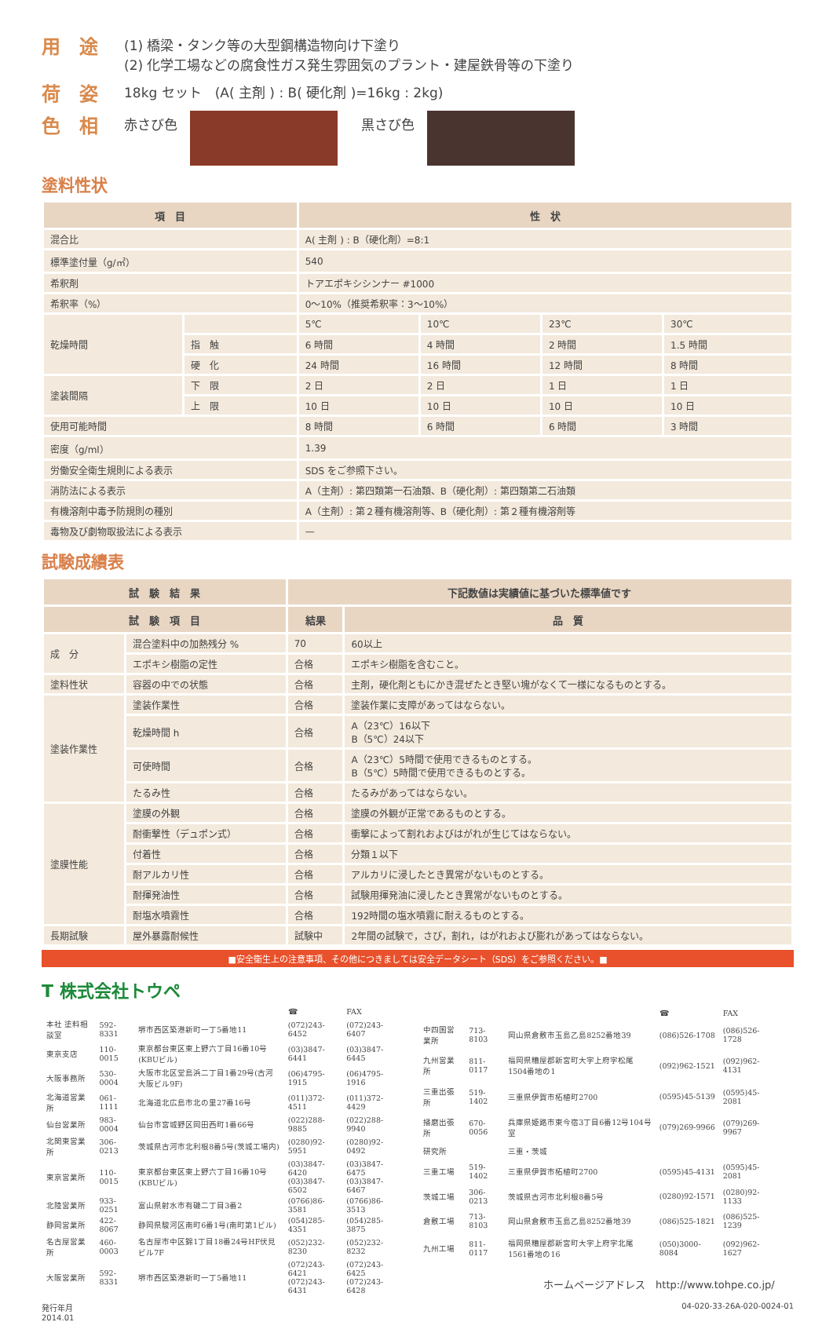用　途
(1) 橋梁・タンク等の大型鋼構造物向け下塗り
(2) 化学工場などの腐食性ガス発生雰囲気のプラント・建屋鉄骨等の下塗り
荷　姿
18kg セット　(A( 主剤 ) : B( 硬化剤 )=16kg : 2kg)
色　相
赤さび色 黒さび色
塗料性状
| 項 目 | | 性 状 | | | |
| --- | --- | --- | --- | --- | --- |
| 混合比 | | A( 主剤 ) : B（硬化剤）=8:1 | | | |
| 標準塗付量（g/㎡） | | 540 | | | |
| 希釈剤 | | トアエポキシシンナー #1000 | | | |
| 希釈率（%） | | 0～10%（推奨希釈率：3～10%） | | | |
| 乾燥時間 | | 5℃ | 10℃ | 23℃ | 30℃ |
| | 指 触 | 6 時間 | 4 時間 | 2 時間 | 1.5 時間 |
| | 硬 化 | 24 時間 | 16 時間 | 12 時間 | 8 時間 |
| 塗装間隔 | 下 限 | 2 日 | 2 日 | 1 日 | 1 日 |
| | 上 限 | 10 日 | 10 日 | 10 日 | 10 日 |
| 使用可能時間 | | 8 時間 | 6 時間 | 6 時間 | 3 時間 |
| 密度（g/ml） | | 1.39 | | | |
| 労働安全衛生規則による表示 | | SDS をご参照下さい。 | | | |
| 消防法による表示 | | A（主剤）: 第四類第一石油類、B（硬化剤）: 第四類第二石油類 | | | |
| 有機溶剤中毒予防規則の種別 | | A（主剤）: 第２種有機溶剤等、B（硬化剤）: 第２種有機溶剤等 | | | |
| 毒物及び劇物取扱法による表示 | | — | | | |
試験成績表
| 試 験 結 果 | | 下記数値は実績値に基づいた標準値です | |
| --- | --- | --- | --- |
| 試 験 項 目 | | 結果 | 品 質 |
| 成 分 | 混合塗料中の加熱残分 % | 70 | 60以上 |
| | エポキシ樹脂の定性 | 合格 | エポキシ樹脂を含むこと。 |
| 塗料性状 | 容器の中での状態 | 合格 | 主剤，硬化剤ともにかき混ぜたとき堅い塊がなくて一様になるものとする。 |
| 塗装作業性 | 塗装作業性 | 合格 | 塗装作業に支障があってはならない。 |
| | 乾燥時間 h | 合格 | A（23℃）16以下 B（5℃）24以下 |
| | 可使時間 | 合格 | A（23℃）5時間で使用できるものとする。 B（5℃）5時間で使用できるものとする。 |
| | たるみ性 | 合格 | たるみがあってはならない。 |
| 塗膜性能 | 塗膜の外観 | 合格 | 塗膜の外観が正常であるものとする。 |
| | 耐衝撃性（デュポン式） | 合格 | 衝撃によって割れおよびはがれが生じてはならない。 |
| | 付着性 | 合格 | 分類１以下 |
| | 耐アルカリ性 | 合格 | アルカリに浸したとき異常がないものとする。 |
| | 耐揮発油性 | 合格 | 試験用揮発油に浸したとき異常がないものとする。 |
| | 耐塩水噴霧性 | 合格 | 192時間の塩水噴霧に耐えるものとする。 |
| 長期試験 | 屋外暴露耐候性 | 試験中 | 2年間の試験で，さび，割れ，はがれおよび膨れがあってはならない。 |
■安全衛生上の注意事項、その他につきましては安全データシート（SDS）をご参照ください。■
T 株式会社トウペ
| | | | ☎ | FAX |
| 本社 塗料相談室 | 592-8331 | 堺市西区築港新町一丁5番地11 | (072)243-6452 | (072)243-6407 |
| 東京支店 | 110-0015 | 東京都台東区東上野六丁目16番10号(KBUビル) | (03)3847-6441 | (03)3847-6445 |
| 大阪事務所 | 530-0004 | 大阪市北区堂島浜二丁目1番29号(古河大阪ビル9F) | (06)4795-1915 | (06)4795-1916 |
| 北海道営業所 | 061-1111 | 北海道北広島市北の里27番16号 | (011)372-4511 | (011)372-4429 |
| 仙台営業所 | 983-0004 | 仙台市宮城野区岡田西町1番66号 | (022)288-9885 | (022)288-9940 |
| 北関東営業所 | 306-0213 | 茨城県古河市北利根8番5号(茨城工場内) | (0280)92-5951 | (0280)92-0492 |
| 東京営業所 | 110-0015 | 東京都台東区東上野六丁目16番10号(KBUビル) | (03)3847-6420 (03)3847-6502 | (03)3847-6475 (03)3847-6467 |
| 北陸営業所 | 933-0251 | 富山県射水市有磯二丁目3番2 | (0766)86-3581 | (0766)86-3513 |
| 静岡営業所 | 422-8067 | 静岡県駿河区南町6番1号(南町第1ビル) | (054)285-4351 | (054)285-3875 |
| 名古屋営業所 | 460-0003 | 名古屋市中区錦1丁目18番24号HF伏見ビル7F | (052)232-8230 | (052)232-8232 |
| 大阪営業所 | 592-8331 | 堺市西区築港新町一丁5番地11 | (072)243-6421 (072)243-6431 | (072)243-6425 (072)243-6428 |
| | | | ☎ | FAX |
| 中四国営業所 | 713-8103 | 岡山県倉敷市玉島乙島8252番地39 | (086)526-1708 | (086)526-1728 |
| 九州営業所 | 811-0117 | 福岡県糟屋郡新宮町大字上府字松尾1504番地の1 | (092)962-1521 | (092)962-4131 |
| 三重出張所 | 519-1402 | 三重県伊賀市柘植町2700 | (0595)45-5139 | (0595)45-2081 |
| 播磨出張所 | 670-0056 | 兵庫県姫路市東今宿3丁目6番12号104号室 | (079)269-9966 | (079)269-9967 |
| 研究所 | | 三重・茨城 | | |
| 三重工場 | 519-1402 | 三重県伊賀市柘植町2700 | (0595)45-4131 | (0595)45-2081 |
| 茨城工場 | 306-0213 | 茨城県古河市北利根8番5号 | (0280)92-1571 | (0280)92-1133 |
| 倉敷工場 | 713-8103 | 岡山県倉敷市玉島乙島8252番地39 | (086)525-1821 | (086)525-1239 |
| 九州工場 | 811-0117 | 福岡県糟屋郡新宮町大字上府字北尾1561番地の16 | (050)3000-8084 | (092)962-1627 |
| ホームページアドレス http://www.tohpe.co.jp/ | | | | |
発行年月
2014.01
04-020-33-26A-020-0024-01